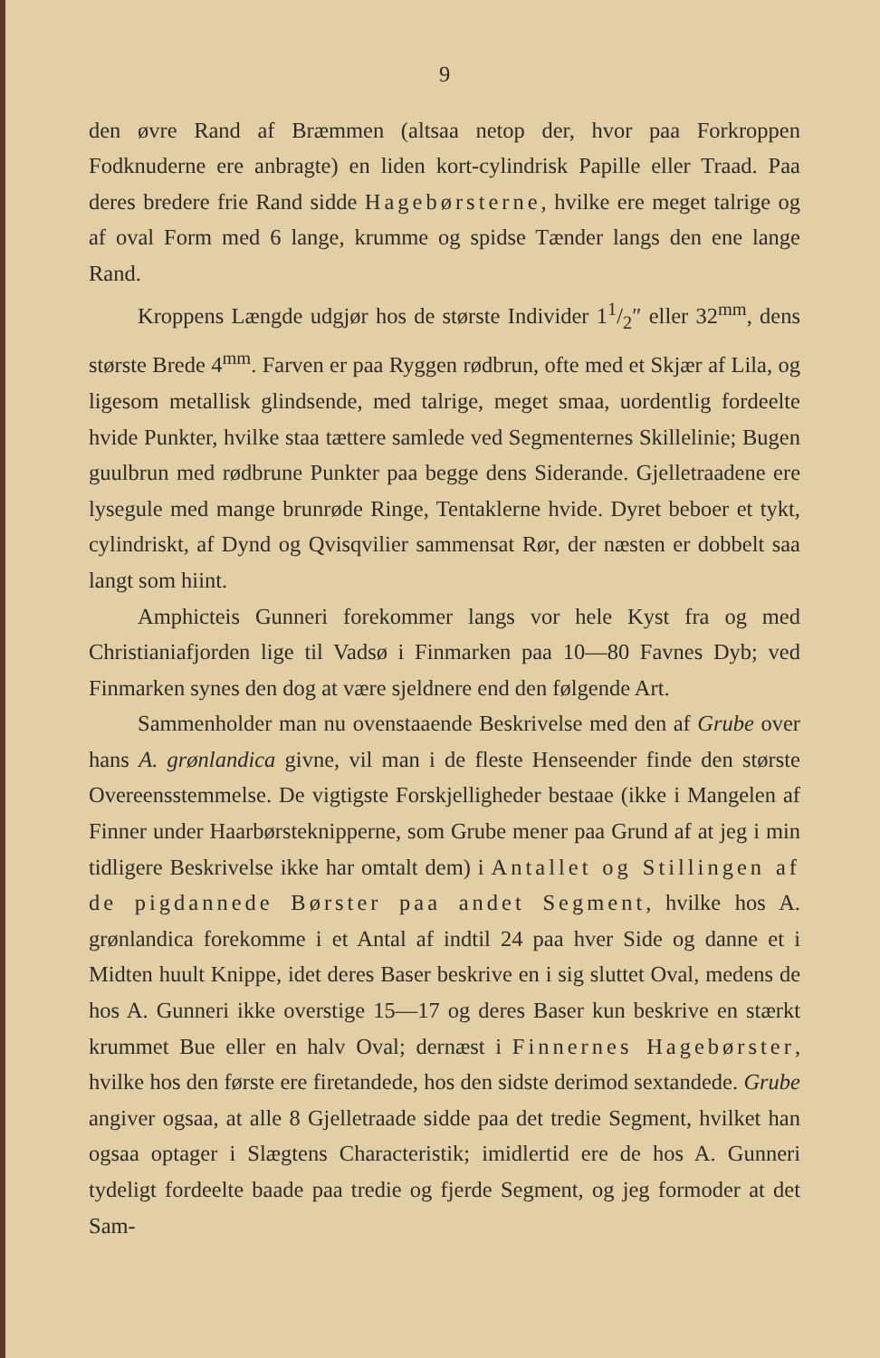9
den øvre Rand af Bræmmen (altsaa netop der, hvor paa Forkroppen Fodknuderne ere anbragte) en liden kort-cylindrisk Papille eller Traad. Paa deres bredere frie Rand sidde Hagebørsterne, hvilke ere meget talrige og af oval Form med 6 lange, krumme og spidse Tænder langs den ene lange Rand.
Kroppens Længde udgjør hos de største Individer 11/2″ eller 32<sup>mm</sup>, dens største Brede 4<sup>mm</sup>. Farven er paa Ryggen rødbrun, ofte med et Skjær af Lila, og ligesom metallisk glindsende, med talrige, meget smaa, uordentlig fordeelte hvide Punkter, hvilke staa tættere samlede ved Segmenternes Skillelinie; Bugen guulbrun med rødbrune Punkter paa begge dens Siderande. Gjelletraadene ere lysegule med mange brunrøde Ringe, Tentaklerne hvide. Dyret beboer et tykt, cylindriskt, af Dynd og Qvisqvilier sammensat Rør, der næsten er dobbelt saa langt som hiint.
Amphicteis Gunneri forekommer langs vor hele Kyst fra og med Christianiafjorden lige til Vadsø i Finmarken paa 10—80 Favnes Dyb; ved Finmarken synes den dog at være sjeldnere end den følgende Art.
Sammenholder man nu ovenstaaende Beskrivelse med den af Grube over hans A. grønlandica givne, vil man i de fleste Henseender finde den største Overeensstemmelse. De vigtigste Forskjelligheder bestaae (ikke i Mangelen af Finner under Haarbørsteknipperne, som Grube mener paa Grund af at jeg i min tidligere Beskrivelse ikke har omtalt dem) i Antallet og Stillingen af de pigdannede Børster paa andet Segment, hvilke hos A. grønlandica forekomme i et Antal af indtil 24 paa hver Side og danne et i Midten huult Knippe, idet deres Baser beskrive en i sig sluttet Oval, medens de hos A. Gunneri ikke overstige 15—17 og deres Baser kun beskrive en stærkt krummet Bue eller en halv Oval; dernæst i Finnernes Hagebørster, hvilke hos den første ere firetandede, hos den sidste derimod sextandede. Grube angiver ogsaa, at alle 8 Gjelletraade sidde paa det tredie Segment, hvilket han ogsaa optager i Slægtens Characteristik; imidlertid ere de hos A. Gunneri tydeligt fordeelte baade paa tredie og fjerde Segment, og jeg formoder at det Sam-